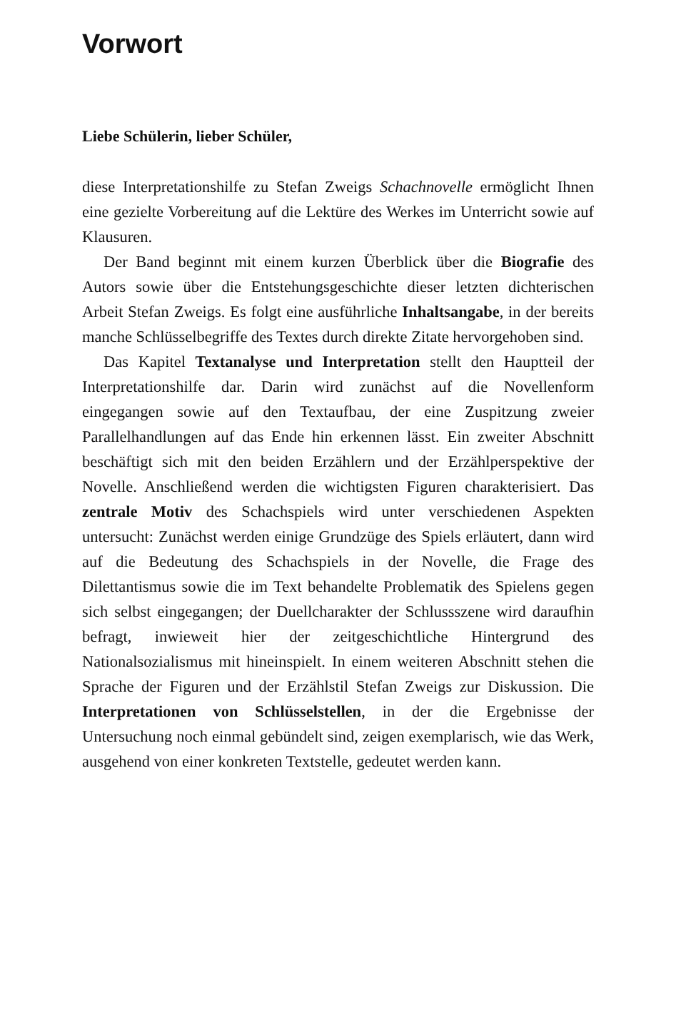Vorwort
Liebe Schülerin, lieber Schüler,
diese Interpretationshilfe zu Stefan Zweigs Schachnovelle ermöglicht Ihnen eine gezielte Vorbereitung auf die Lektüre des Werkes im Unterricht sowie auf Klausuren.
Der Band beginnt mit einem kurzen Überblick über die Biografie des Autors sowie über die Entstehungsgeschichte dieser letzten dichterischen Arbeit Stefan Zweigs. Es folgt eine ausführliche Inhaltsangabe, in der bereits manche Schlüsselbegriffe des Textes durch direkte Zitate hervorgehoben sind.
Das Kapitel Textanalyse und Interpretation stellt den Hauptteil der Interpretationshilfe dar. Darin wird zunächst auf die Novellenform eingegangen sowie auf den Textaufbau, der eine Zuspitzung zweier Parallelhandlungen auf das Ende hin erkennen lässt. Ein zweiter Abschnitt beschäftigt sich mit den beiden Erzählern und der Erzählperspektive der Novelle. Anschließend werden die wichtigsten Figuren charakterisiert. Das zentrale Motiv des Schachspiels wird unter verschiedenen Aspekten untersucht: Zunächst werden einige Grundzüge des Spiels erläutert, dann wird auf die Bedeutung des Schachspiels in der Novelle, die Frage des Dilettantismus sowie die im Text behandelte Problematik des Spielens gegen sich selbst eingegangen; der Duellcharakter der Schlussszene wird daraufhin befragt, inwieweit hier der zeitgeschichtliche Hintergrund des Nationalsozialismus mit hineinspielt. In einem weiteren Abschnitt stehen die Sprache der Figuren und der Erzählstil Stefan Zweigs zur Diskussion. Die Interpretationen von Schlüsselstellen, in der die Ergebnisse der Untersuchung noch einmal gebündelt sind, zeigen exemplarisch, wie das Werk, ausgehend von einer konkreten Textstelle, gedeutet werden kann.